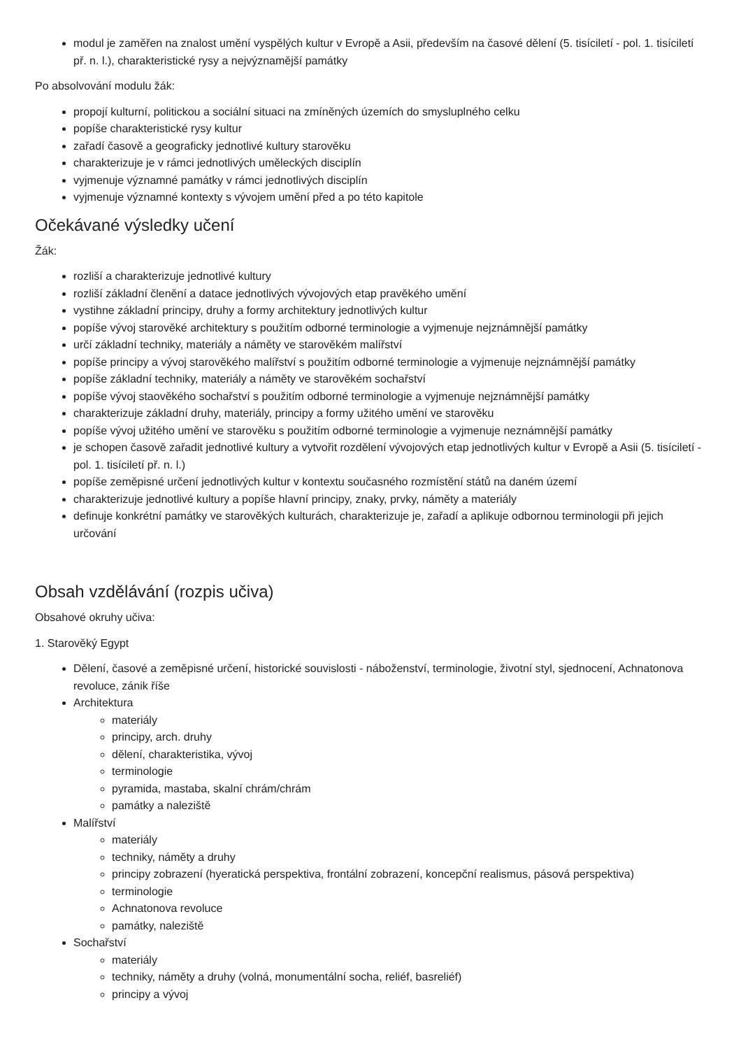modul je zaměřen na znalost umění vyspělých kultur v Evropě a Asii, především na časové dělení (5. tisíciletí - pol. 1. tisíciletí př. n. l.), charakteristické rysy a nejvýznamější památky
Po absolvování modulu žák:
propojí kulturní, politickou a sociální situaci na zmíněných územích do smysluplného celku
popíše charakteristické rysy kultur
zařadí časově a geograficky jednotlivé kultury starověku
charakterizuje je v rámci jednotlivých uměleckých disciplín
vyjmenuje významné památky v rámci jednotlivých disciplín
vyjmenuje významné kontexty s vývojem umění před a po této kapitole
Očekávané výsledky učení
Žák:
rozliší a charakterizuje jednotlivé kultury
rozliší základní členění a datace jednotlivých vývojových etap pravěkého umění
vystihne základní principy, druhy a formy architektury jednotlivých kultur
popíše vývoj starověké architektury s použitím odborné terminologie a vyjmenuje nejznámnější památky
určí základní techniky, materiály a náměty ve starověkém malířství
popíše principy a vývoj starověkého malířství s použitím odborné terminologie a vyjmenuje nejznámnější památky
popíše základní techniky, materiály a náměty ve starověkém sochařství
popíše vývoj staověkého sochařství s použitím odborné terminologie a vyjmenuje nejznámnější památky
charakterizuje základní druhy, materiály, principy a formy užitého umění ve starověku
popíše vývoj užitého umění ve starověku s použitím odborné terminologie a vyjmenuje neznámnější památky
je schopen časově zařadit jednotlivé kultury a vytvořit rozdělení vývojových etap jednotlivých kultur v Evropě a Asii (5. tisíciletí - pol. 1. tisíciletí př. n. l.)
popíše zeměpisné určení jednotlivých kultur v kontextu současného rozmístění států na daném území
charakterizuje jednotlivé kultury a popíše hlavní principy, znaky, prvky, náměty a materiály
definuje konkrétní památky ve starověkých kulturách, charakterizuje je, zařadí a aplikuje odbornou terminologii při jejich určování
Obsah vzdělávání (rozpis učiva)
Obsahové okruhy učiva:
1. Starověký Egypt
Dělení, časové a zeměpisné určení, historické souvislosti - náboženství, terminologie, životní styl, sjednocení, Achnatonova revoluce, zánik říše
Architektura
materiály
principy, arch. druhy
dělení, charakteristika, vývoj
terminologie
pyramida, mastaba, skalní chrám/chrám
památky a naleziště
Malířství
materiály
techniky, náměty a druhy
principy zobrazení (hyeratická perspektiva, frontální zobrazení, koncepční realismus, pásová perspektiva)
terminologie
Achnatonova revoluce
památky, naleziště
Sochařství
materiály
techniky, náměty a druhy (volná, monumentální socha, reliéf, basreliéf)
principy a vývoj